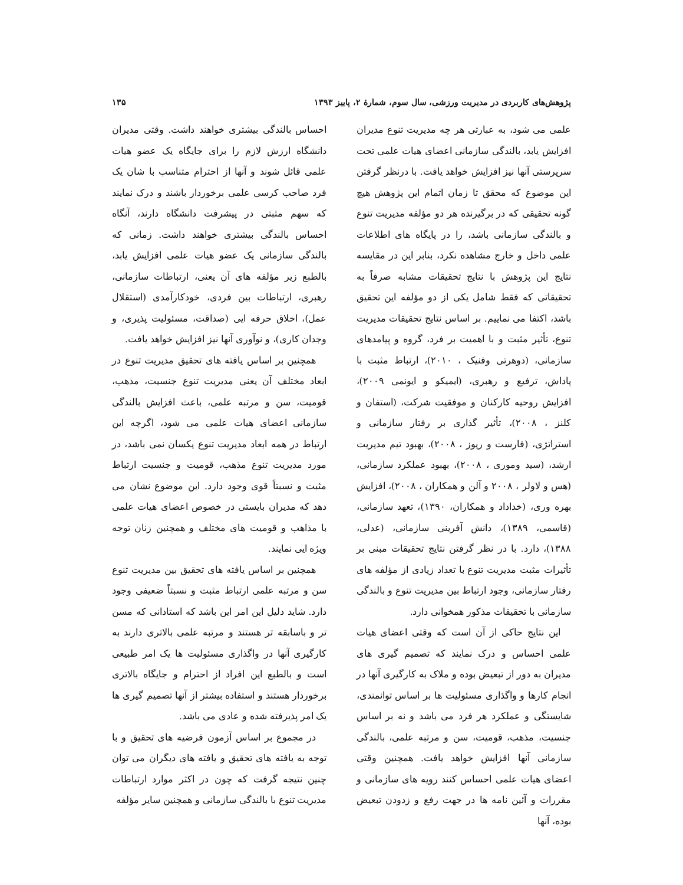پژوهش‌های کاربردی در مدیریت ورزشی، سال سوم، شمارۀ ۲، پاییز ۱۳۹۳ ۱۳۵
علمی می شود، به عبارتی هر چه مدیریت تنوع مدیران افزایش یابد، بالندگی سازمانی اعضای هیات علمی تحت سرپرستی آنها نیز افزایش خواهد یافت. با درنظر گرفتن این موضوع که محقق تا زمان اتمام این پژوهش هیچ گونه تحقیقی که در برگیرنده هر دو مؤلفه مدیریت تنوع و بالندگی سازمانی باشد، را در پایگاه های اطلاعات علمی داخل و خارج مشاهده نکرد، بنابر این در مقایسه نتایج این پژوهش با نتایج تحقیقات مشابه صرفاً به تحقیقاتی که فقط شامل یکی از دو مؤلفه این تحقیق باشد، اکتفا می نماییم. بر اساس نتایج تحقیقات مدیریت تنوع، تأثیر مثبت و با اهمیت بر فرد، گروه و پیامدهای سازمانی، (دوهرتی وفنیک ، ۲۰۱۰)، ارتباط مثبت با پاداش، ترفیع و رهبری، (ایمیکو و ایونمی ۲۰۰۹)، افزایش روحیه کارکنان و موفقیت شرکت، (استفان و کلنز ، ۲۰۰۸)، تأثیر گذاری بر رفتار سازمانی و استراتژی، (فارست و ریوز ، ۲۰۰۸)، بهبود تیم مدیریت ارشد، (سید وموری ، ۲۰۰۸)، بهبود عملکرد سازمانی، (هس و لاولر ، ۲۰۰۸ و آلن و همکاران ، ۲۰۰۸)، افزایش بهره وری، (خداداد و همکاران، ۱۳۹۰)، تعهد سازمانی، (قاسمی، ۱۳۸۹)، دانش آفرینی سازمانی، (عدلی، ۱۳۸۸)، دارد. با در نظر گرفتن نتایج تحقیقات مبنی بر تأثیرات مثبت مدیریت تنوع با تعداد زیادی از مؤلفه های رفتار سازمانی، وجود ارتباط بین مدیریت تنوع و بالندگی سازمانی با تحقیقات مذکور همخوانی دارد.
این نتایج حاکی از آن است که وقتی اعضای هیات علمی احساس و درک نمایند که تصمیم گیری های مدیران به دور از تبعیض بوده و ملاک به کارگیری آنها در انجام کارها و واگذاری مسئولیت ها بر اساس توانمندی، شایستگی و عملکرد هر فرد می باشد و نه بر اساس جنسیت، مذهب، قومیت، سن و مرتبه علمی، بالندگی سازمانی آنها افزایش خواهد یافت. همچنین وقتی اعضای هیات علمی احساس کنند رویه های سازمانی و مقررات و آئین نامه ها در جهت رفع و زدودن تبعیض بوده، آنها
احساس بالندگی بیشتری خواهند داشت. وقتی مدیران دانشگاه ارزش لازم را برای جایگاه یک عضو هیات علمی قائل شوند و آنها از احترام متناسب با شان یک فرد صاحب کرسی علمی برخوردار باشند و درک نمایند که سهم مثبتی در پیشرفت دانشگاه دارند، آنگاه احساس بالندگی بیشتری خواهند داشت. زمانی که بالندگی سازمانی یک عضو هیات علمی افزایش یابد، بالطبع زیر مؤلفه های آن یعنی، ارتباطات سازمانی، رهبری، ارتباطات بین فردی، خودکارآمدی (استقلال عمل)، اخلاق حرفه ایی (صداقت، مسئولیت پذیری، و وجدان کاری)، و نوآوری آنها نیز افزایش خواهد یافت.
همچنین بر اساس یافته های تحقیق مدیریت تنوع در ابعاد مختلف آن یعنی مدیریت تنوع جنسیت، مذهب، قومیت، سن و مرتبه علمی، باعث افزایش بالندگی سازمانی اعضای هیات علمی می شود، اگرچه این ارتباط در همه ابعاد مدیریت تنوع یکسان نمی باشد، در مورد مدیریت تنوع مذهب، قومیت و جنسیت ارتباط مثبت و نسبتاً قوی وجود دارد. این موضوع نشان می دهد که مدیران بایستی در خصوص اعضای هیات علمی با مذاهب و قومیت های مختلف و همچنین زنان توجه ویژه ایی نمایند.
همچنین بر اساس یافته های تحقیق بین مدیریت تنوع سن و مرتبه علمی ارتباط مثبت و نسبتاً ضعیفی وجود دارد. شاید دلیل این امر این باشد که استادانی که مسن تر و باسابقه تر هستند و مرتبه علمی بالاتری دارند به کارگیری آنها در واگذاری مسئولیت ها یک امر طبیعی است و بالطبع این افراد از احترام و جایگاه بالاتری برخوردار هستند و استفاده بیشتر از آنها تصمیم گیری ها یک امر پذیرفته شده و عادی می باشد.
در مجموع بر اساس آزمون فرضیه های تحقیق و با توجه به یافته های تحقیق و یافته های دیگران می توان چنین نتیجه گرفت که چون در اکثر موارد ارتباطات مدیریت تنوع با بالندگی سازمانی و همچنین سایر مؤلفه